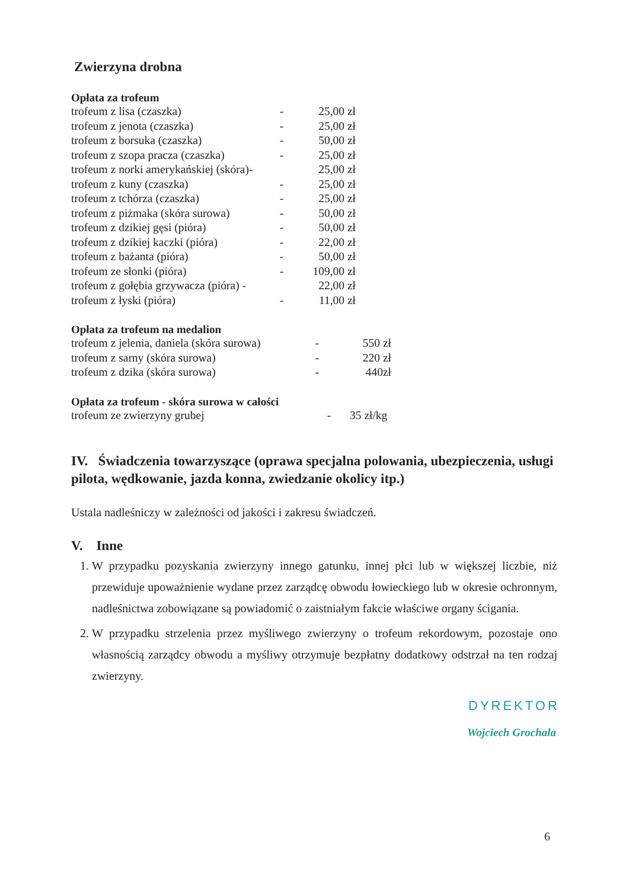Zwierzyna drobna
Opłata za trofeum
| trofeum z lisa (czaszka) | - | 25,00 zł |
| trofeum z jenota (czaszka) | - | 25,00 zł |
| trofeum z borsuka (czaszka) | - | 50,00 zł |
| trofeum z szopa pracza (czaszka) | - | 25,00 zł |
| trofeum z norki amerykańskiej (skóra)- | | 25,00 zł |
| trofeum z kuny (czaszka) | - | 25,00 zł |
| trofeum z tchórza (czaszka) | - | 25,00 zł |
| trofeum z piżmaka (skóra surowa) | - | 50,00 zł |
| trofeum z dzikiej gęsi (pióra) | - | 50,00 zł |
| trofeum z dzikiej kaczki (pióra) | - | 22,00 zł |
| trofeum z bażanta (pióra) | - | 50,00 zł |
| trofeum ze słonki (pióra) | - | 109,00 zł |
| trofeum z gołębia grzywacza (pióra) - | | 22,00 zł |
| trofeum z łyski (pióra) | - | 11,00 zł |
Opłata za trofeum na medalion
| trofeum z jelenia, daniela (skóra surowa) | - | 550 zł |
| trofeum z sarny (skóra surowa) | - | 220 zł |
| trofeum z dzika (skóra surowa) | - | 440zł |
Opłata za trofeum - skóra surowa w całości
| trofeum ze zwierzyny grubej | - | 35 zł/kg |
IV. Świadczenia towarzyszące (oprawa specjalna polowania, ubezpieczenia, usługi pilota, wędkowanie, jazda konna, zwiedzanie okolicy itp.)
Ustala nadleśniczy w zależności od jakości i zakresu świadczeń.
V. Inne
1. W przypadku pozyskania zwierzyny innego gatunku, innej płci lub w większej liczbie, niż przewiduje upoważnienie wydane przez zarządcę obwodu łowieckiego lub w okresie ochronnym, nadleśnictwa zobowiązane są powiadomić o zaistniałym fakcie właściwe organy ścigania.
2. W przypadku strzelenia przez myśliwego zwierzyny o trofeum rekordowym, pozostaje ono własnością zarządcy obwodu a myśliwy otrzymuje bezpłatny dodatkowy odstrzał na ten rodzaj zwierzyny.
DYREKTOR
Wojciech Grochala
6